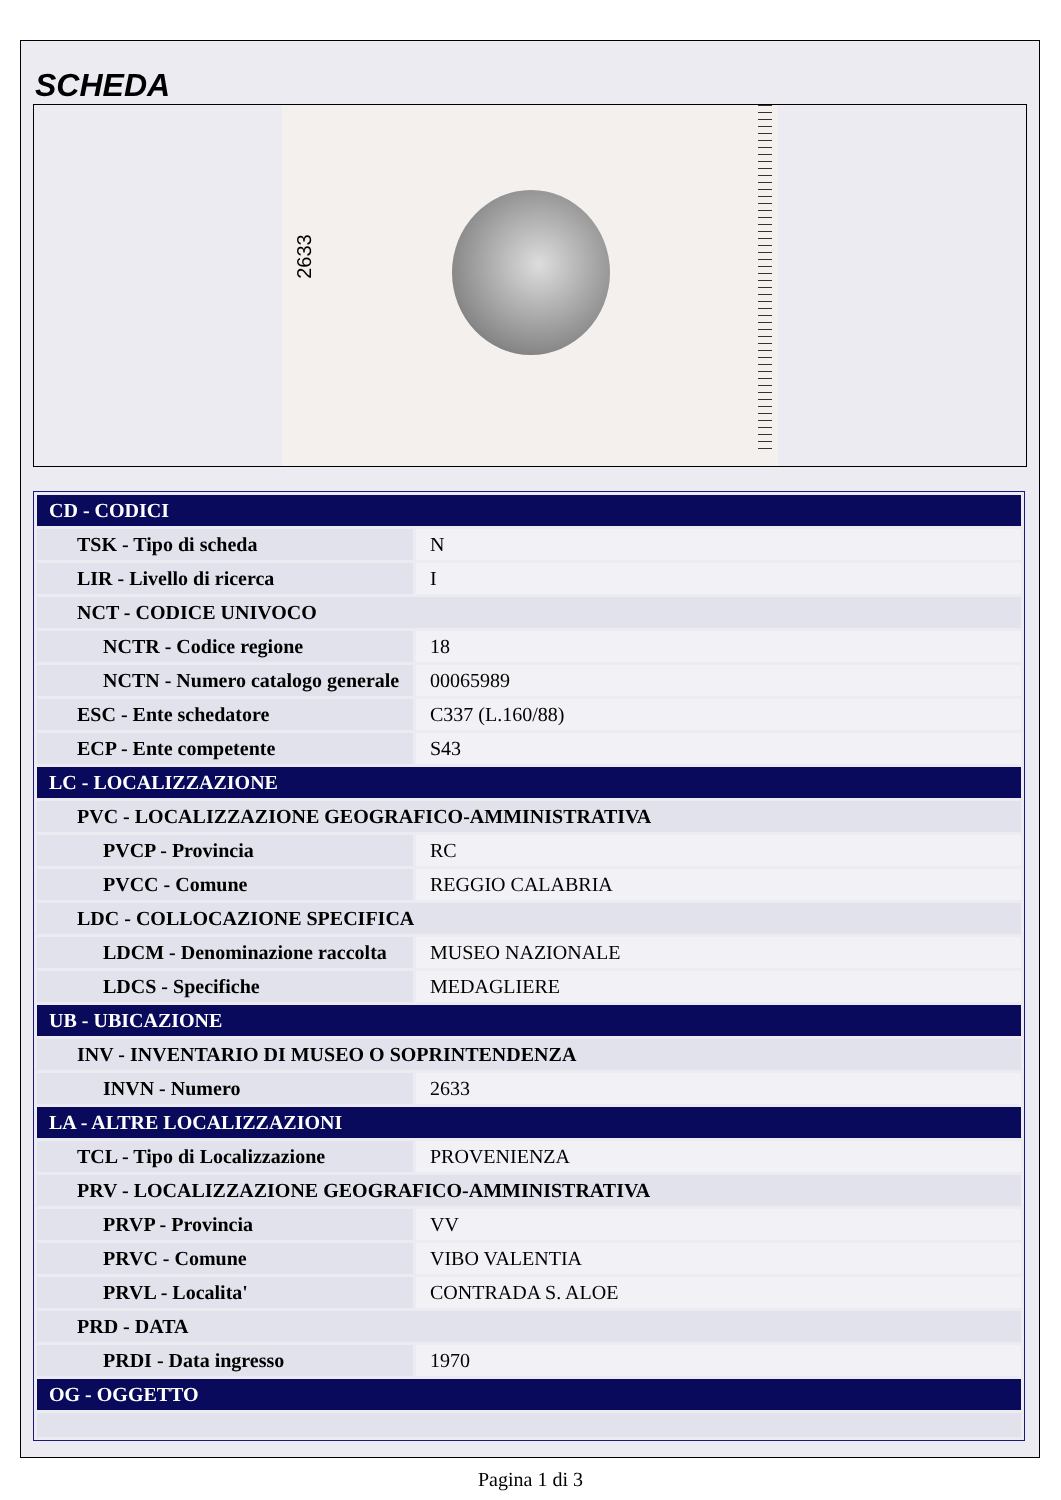SCHEDA
2633
| CD - CODICI | |
| TSK - Tipo di scheda | N |
| LIR - Livello di ricerca | I |
| NCT - CODICE UNIVOCO | |
| NCTR - Codice regione | 18 |
| NCTN - Numero catalogo generale | 00065989 |
| ESC - Ente schedatore | C337 (L.160/88) |
| ECP - Ente competente | S43 |
| LC - LOCALIZZAZIONE | |
| PVC - LOCALIZZAZIONE GEOGRAFICO-AMMINISTRATIVA | |
| PVCP - Provincia | RC |
| PVCC - Comune | REGGIO CALABRIA |
| LDC - COLLOCAZIONE SPECIFICA | |
| LDCM - Denominazione raccolta | MUSEO NAZIONALE |
| LDCS - Specifiche | MEDAGLIERE |
| UB - UBICAZIONE | |
| INV - INVENTARIO DI MUSEO O SOPRINTENDENZA | |
| INVN - Numero | 2633 |
| LA - ALTRE LOCALIZZAZIONI | |
| TCL - Tipo di Localizzazione | PROVENIENZA |
| PRV - LOCALIZZAZIONE GEOGRAFICO-AMMINISTRATIVA | |
| PRVP - Provincia | VV |
| PRVC - Comune | VIBO VALENTIA |
| PRVL - Localita' | CONTRADA S. ALOE |
| PRD - DATA | |
| PRDI - Data ingresso | 1970 |
| OG - OGGETTO | |
Pagina 1 di 3